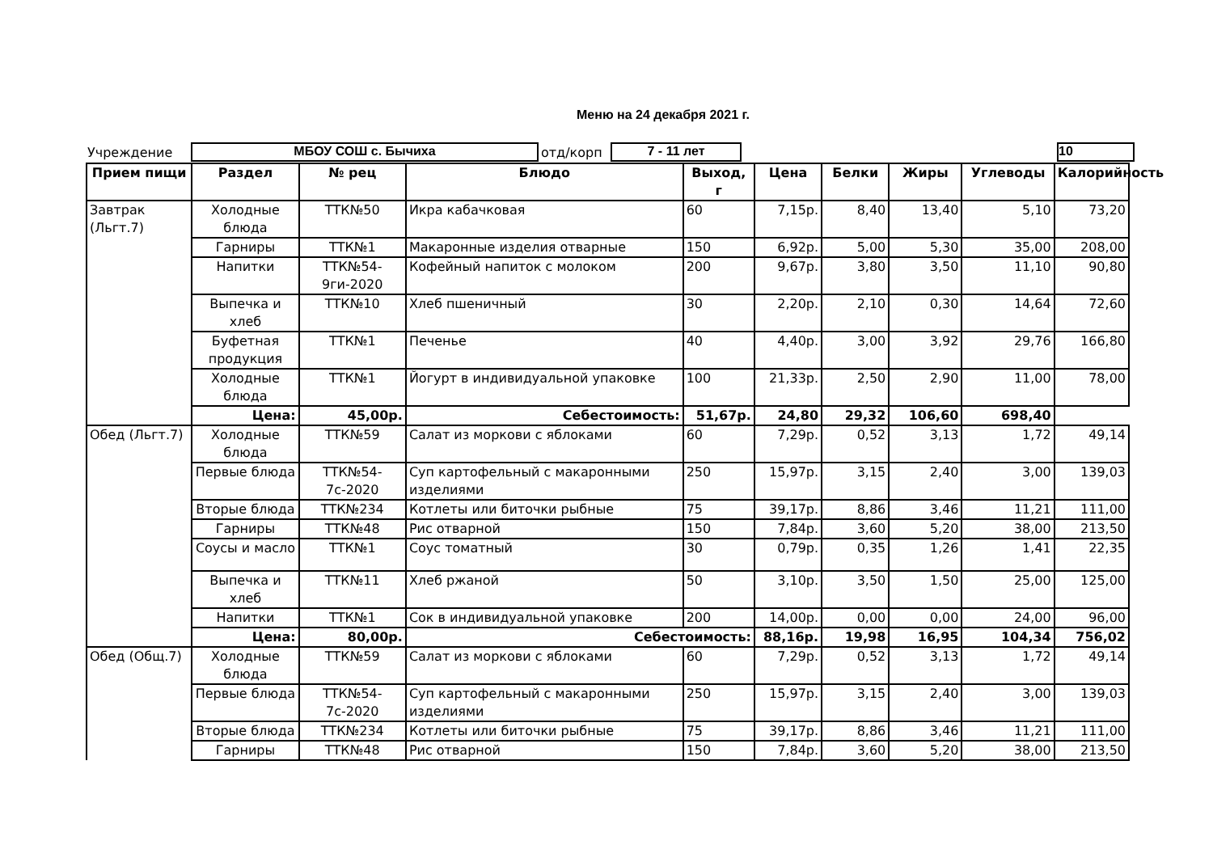Меню на 24 декабря 2021 г.
Учреждение МБОУ СОШ с. Бычиха отд/корп 7 - 11 лет 10
| Прием пищи | Раздел | № рец | Блюдо | Выход, г | Цена | Белки | Жиры | Углеводы | Калорийность |
| --- | --- | --- | --- | --- | --- | --- | --- | --- | --- |
| Завтрак (Льгт.7) | Холодные блюда | ТТК№50 | Икра кабачковая | 60 | 7,15р. | 8,40 | 13,40 | 5,10 | 73,20 |
| | Гарниры | ТТК№1 | Макаронные изделия отварные | 150 | 6,92р. | 5,00 | 5,30 | 35,00 | 208,00 |
| | Напитки | ТТК№54-9ги-2020 | Кофейный напиток с молоком | 200 | 9,67р. | 3,80 | 3,50 | 11,10 | 90,80 |
| | Выпечка и хлеб | ТТК№10 | Хлеб пшеничный | 30 | 2,20р. | 2,10 | 0,30 | 14,64 | 72,60 |
| | Буфетная продукция | ТТК№1 | Печенье | 40 | 4,40р. | 3,00 | 3,92 | 29,76 | 166,80 |
| | Холодные блюда | ТТК№1 | Йогурт в индивидуальной упаковке | 100 | 21,33р. | 2,50 | 2,90 | 11,00 | 78,00 |
| | Цена: | 45,00р. | Себестоимость: | | 51,67р. | 24,80 | 29,32 | 106,60 | 698,40 |
| Обед (Льгт.7) | Холодные блюда | ТТК№59 | Салат из моркови с яблоками | 60 | 7,29р. | 0,52 | 3,13 | 1,72 | 49,14 |
| | Первые блюда | ТТК№54-7с-2020 | Суп картофельный с макаронными изделиями | 250 | 15,97р. | 3,15 | 2,40 | 3,00 | 139,03 |
| | Вторые блюда | ТТК№234 | Котлеты или биточки рыбные | 75 | 39,17р. | 8,86 | 3,46 | 11,21 | 111,00 |
| | Гарниры | ТТК№48 | Рис отварной | 150 | 7,84р. | 3,60 | 5,20 | 38,00 | 213,50 |
| | Соусы и масло | ТТК№1 | Соус томатный | 30 | 0,79р. | 0,35 | 1,26 | 1,41 | 22,35 |
| | Выпечка и хлеб | ТТК№11 | Хлеб ржаной | 50 | 3,10р. | 3,50 | 1,50 | 25,00 | 125,00 |
| | Напитки | ТТК№1 | Сок в индивидуальной упаковке | 200 | 14,00р. | 0,00 | 0,00 | 24,00 | 96,00 |
| | Цена: | 80,00р. | Себестоимость: | | 88,16р. | 19,98 | 16,95 | 104,34 | 756,02 |
| Обед (Общ.7) | Холодные блюда | ТТК№59 | Салат из моркови с яблоками | 60 | 7,29р. | 0,52 | 3,13 | 1,72 | 49,14 |
| | Первые блюда | ТТК№54-7с-2020 | Суп картофельный с макаронными изделиями | 250 | 15,97р. | 3,15 | 2,40 | 3,00 | 139,03 |
| | Вторые блюда | ТТК№234 | Котлеты или биточки рыбные | 75 | 39,17р. | 8,86 | 3,46 | 11,21 | 111,00 |
| | Гарниры | ТТК№48 | Рис отварной | 150 | 7,84р. | 3,60 | 5,20 | 38,00 | 213,50 |